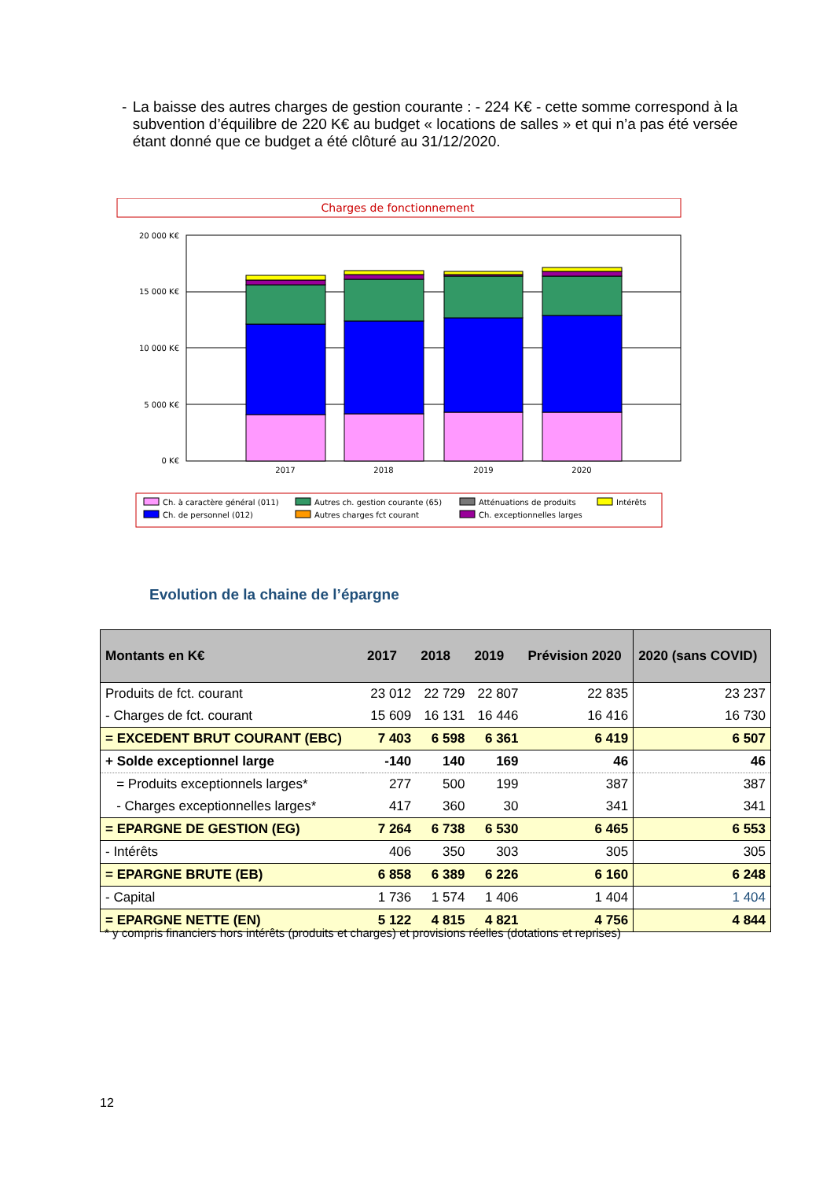- La baisse des autres charges de gestion courante : - 224 K€ - cette somme correspond à la subvention d’équilibre de 220 K€ au budget « locations de salles » et qui n’a pas été versée étant donné que ce budget a été clôturé au 31/12/2020.
Charges de fonctionnement
20 000 K€
15 000 K€
10 000 K€
5 000 K€
0 K€
2017
2018
2019
2020
Ch. à caractère général (011)
Ch. de personnel (012)
Autres ch. gestion courante (65)
Autres charges fct courant
Atténuations de produits
Ch. exceptionnelles larges
Intérêts
Evolution de la chaine de l’épargne
| Montants en K€ | 2017 | 2018 | 2019 | Prévision 2020 | 2020 (sans COVID) |
| --- | --- | --- | --- | --- | --- |
| Produits de fct. courant | 23 012 | 22 729 | 22 807 | 22 835 | 23 237 |
| - Charges de fct. courant | 15 609 | 16 131 | 16 446 | 16 416 | 16 730 |
| = EXCEDENT BRUT COURANT (EBC) | 7 403 | 6 598 | 6 361 | 6 419 | 6 507 |
| + Solde exceptionnel large | -140 | 140 | 169 | 46 | 46 |
| = Produits exceptionnels larges* | 277 | 500 | 199 | 387 | 387 |
| - Charges exceptionnelles larges* | 417 | 360 | 30 | 341 | 341 |
| = EPARGNE DE GESTION (EG) | 7 264 | 6 738 | 6 530 | 6 465 | 6 553 |
| - Intérêts | 406 | 350 | 303 | 305 | 305 |
| = EPARGNE BRUTE (EB) | 6 858 | 6 389 | 6 226 | 6 160 | 6 248 |
| - Capital | 1 736 | 1 574 | 1 406 | 1 404 | 1 404 |
| = EPARGNE NETTE (EN) | 5 122 | 4 815 | 4 821 | 4 756 | 4 844 |
* y compris financiers hors intérêts (produits et charges) et provisions réelles (dotations et reprises)
12